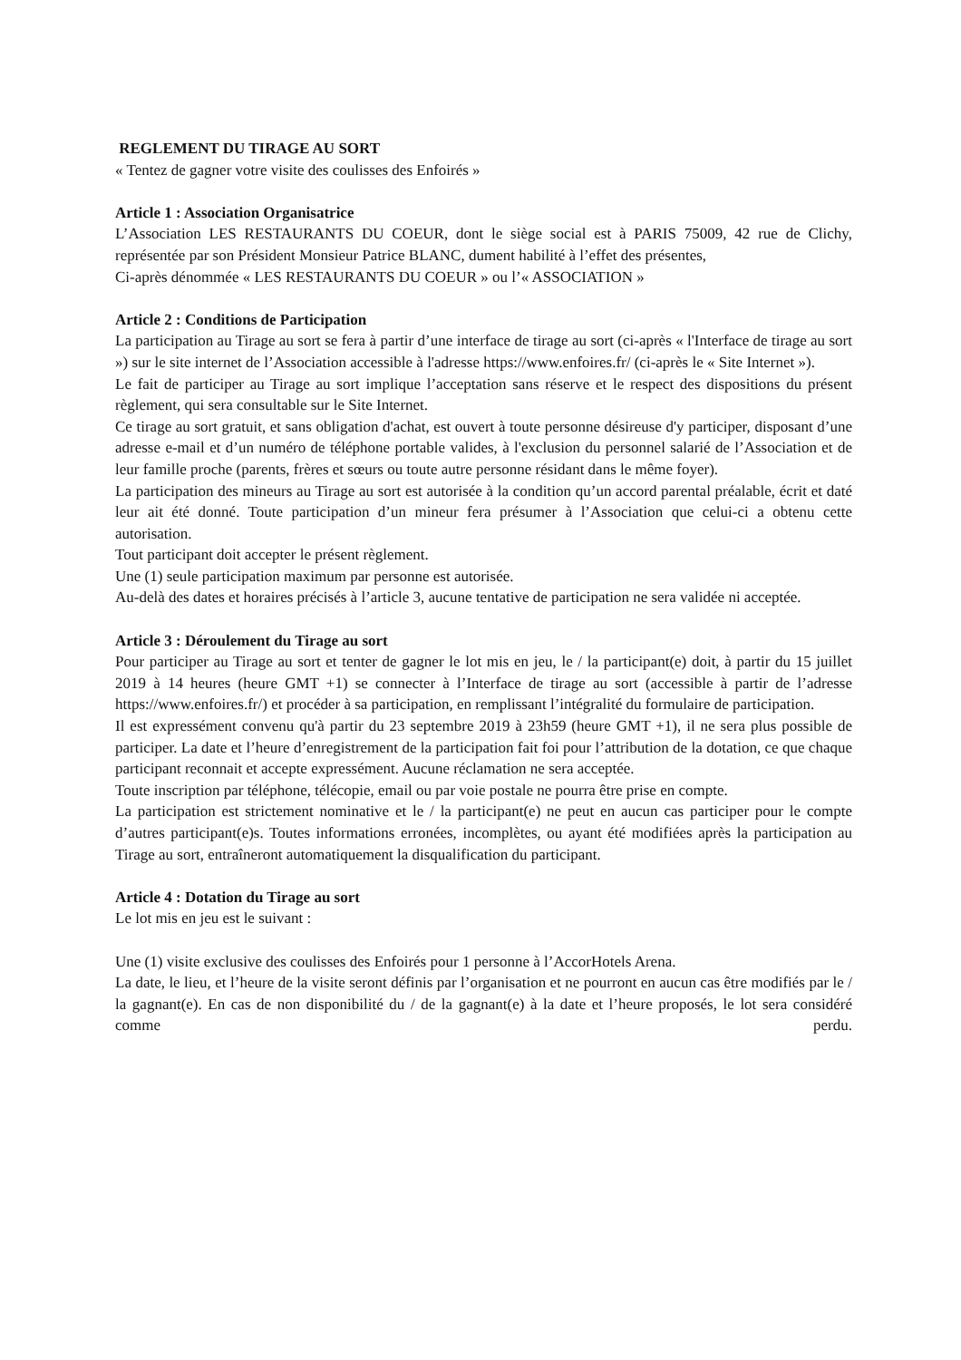REGLEMENT DU TIRAGE AU SORT
« Tentez de gagner votre visite des coulisses des Enfoirés »
Article 1 : Association Organisatrice
L’Association LES RESTAURANTS DU COEUR, dont le siège social est à PARIS 75009, 42 rue de Clichy, représentée par son Président Monsieur Patrice BLANC, dument habilité à l’effet des présentes,
Ci-après dénommée « LES RESTAURANTS DU COEUR » ou l’« ASSOCIATION »
Article 2 : Conditions de Participation
La participation au Tirage au sort se fera à partir d’une interface de tirage au sort (ci-après « l'Interface de tirage au sort ») sur le site internet de l’Association accessible à l'adresse https://www.enfoires.fr/ (ci-après le « Site Internet »).
Le fait de participer au Tirage au sort implique l’acceptation sans réserve et le respect des dispositions du présent règlement, qui sera consultable sur le Site Internet.
Ce tirage au sort gratuit, et sans obligation d'achat, est ouvert à toute personne désireuse d'y participer, disposant d’une adresse e-mail et d’un numéro de téléphone portable valides, à l'exclusion du personnel salarié de l’Association et de leur famille proche (parents, frères et sœurs ou toute autre personne résidant dans le même foyer).
La participation des mineurs au Tirage au sort est autorisée à la condition qu’un accord parental préalable, écrit et daté leur ait été donné. Toute participation d’un mineur fera présumer à l’Association que celui-ci a obtenu cette autorisation.
Tout participant doit accepter le présent règlement.
Une (1) seule participation maximum par personne est autorisée.
Au-delà des dates et horaires précisés à l’article 3, aucune tentative de participation ne sera validée ni acceptée.
Article 3 : Déroulement du Tirage au sort
Pour participer au Tirage au sort et tenter de gagner le lot mis en jeu, le / la participant(e) doit, à partir du 15 juillet 2019 à 14 heures (heure GMT +1) se connecter à l’Interface de tirage au sort (accessible à partir de l’adresse https://www.enfoires.fr/) et procéder à sa participation, en remplissant l’intégralité du formulaire de participation.
Il est expressément convenu qu'à partir du 23 septembre 2019 à 23h59 (heure GMT +1), il ne sera plus possible de participer. La date et l’heure d’enregistrement de la participation fait foi pour l’attribution de la dotation, ce que chaque participant reconnait et accepte expressément. Aucune réclamation ne sera acceptée.
Toute inscription par téléphone, télécopie, email ou par voie postale ne pourra être prise en compte.
La participation est strictement nominative et le / la participant(e) ne peut en aucun cas participer pour le compte d’autres participant(e)s. Toutes informations erronées, incomplètes, ou ayant été modifiées après la participation au Tirage au sort, entraîneront automatiquement la disqualification du participant.
Article 4 : Dotation du Tirage au sort
Le lot mis en jeu est le suivant :
Une (1) visite exclusive des coulisses des Enfoirés pour 1 personne à l’AccorHotels Arena.
La date, le lieu, et l’heure de la visite seront définis par l’organisation et ne pourront en aucun cas être modifiés par le / la gagnant(e). En cas de non disponibilité du / de la gagnant(e) à la date et l’heure proposés, le lot sera considéré comme perdu.